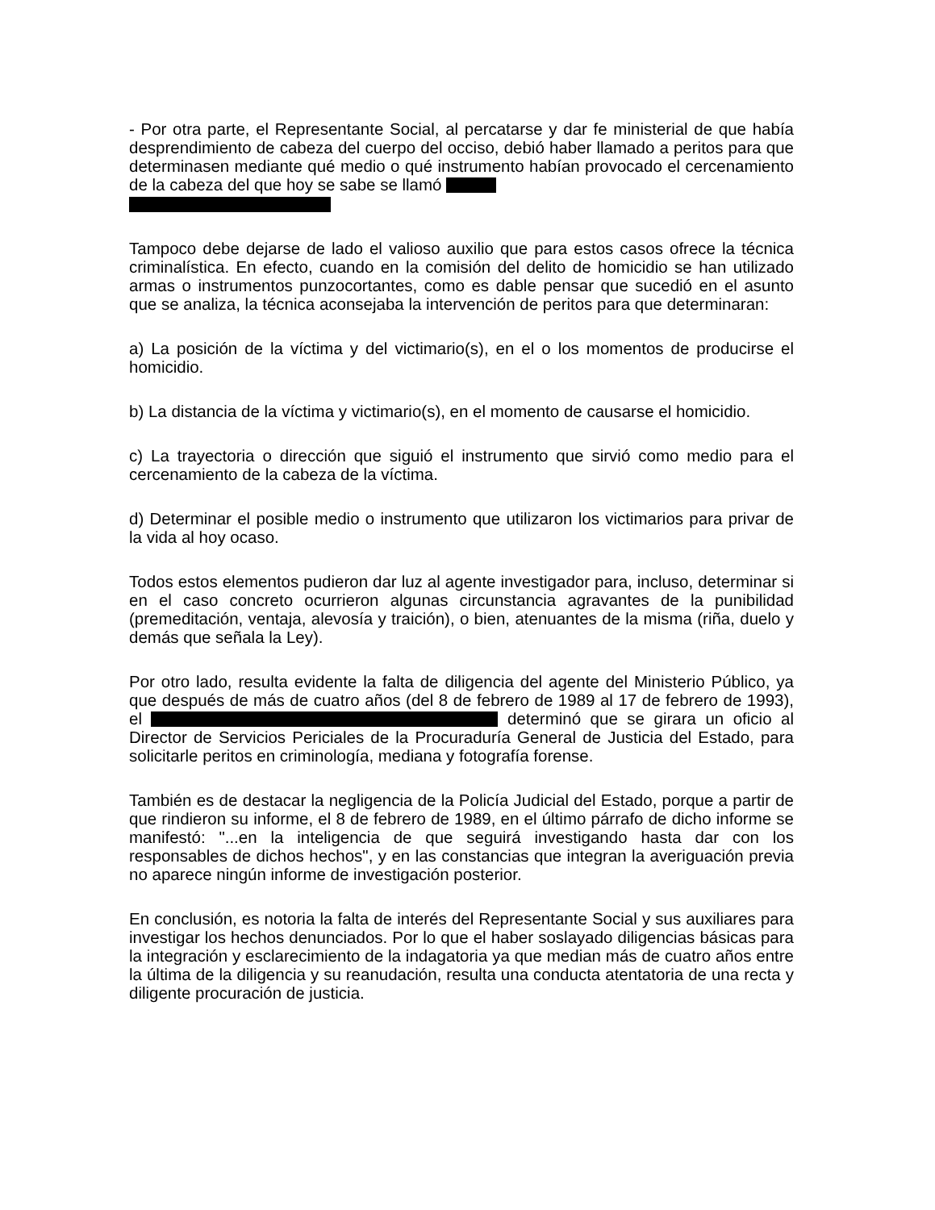- Por otra parte, el Representante Social, al percatarse y dar fe ministerial de que había desprendimiento de cabeza del cuerpo del occiso, debió haber llamado a peritos para que determinasen mediante qué medio o qué instrumento habían provocado el cercenamiento de la cabeza del que hoy se sabe se llamó
Tampoco debe dejarse de lado el valioso auxilio que para estos casos ofrece la técnica criminalística. En efecto, cuando en la comisión del delito de homicidio se han utilizado armas o instrumentos punzocortantes, como es dable pensar que sucedió en el asunto que se analiza, la técnica aconsejaba la intervención de peritos para que determinaran:
a) La posición de la víctima y del victimario(s), en el o los momentos de producirse el homicidio.
b) La distancia de la víctima y victimario(s), en el momento de causarse el homicidio.
c) La trayectoria o dirección que siguió el instrumento que sirvió como medio para el cercenamiento de la cabeza de la víctima.
d) Determinar el posible medio o instrumento que utilizaron los victimarios para privar de la vida al hoy ocaso.
Todos estos elementos pudieron dar luz al agente investigador para, incluso, determinar si en el caso concreto ocurrieron algunas circunstancia agravantes de la punibilidad (premeditación, ventaja, alevosía y traición), o bien, atenuantes de la misma (riña, duelo y demás que señala la Ley).
Por otro lado, resulta evidente la falta de diligencia del agente del Ministerio Público, ya que después de más de cuatro años (del 8 de febrero de 1989 al 17 de febrero de 1993), el determinó que se girara un oficio al Director de Servicios Periciales de la Procuraduría General de Justicia del Estado, para solicitarle peritos en criminología, mediana y fotografía forense.
También es de destacar la negligencia de la Policía Judicial del Estado, porque a partir de que rindieron su informe, el 8 de febrero de 1989, en el último párrafo de dicho informe se manifestó: "...en la inteligencia de que seguirá investigando hasta dar con los responsables de dichos hechos", y en las constancias que integran la averiguación previa no aparece ningún informe de investigación posterior.
En conclusión, es notoria la falta de interés del Representante Social y sus auxiliares para investigar los hechos denunciados. Por lo que el haber soslayado diligencias básicas para la integración y esclarecimiento de la indagatoria ya que median más de cuatro años entre la última de la diligencia y su reanudación, resulta una conducta atentatoria de una recta y diligente procuración de justicia.